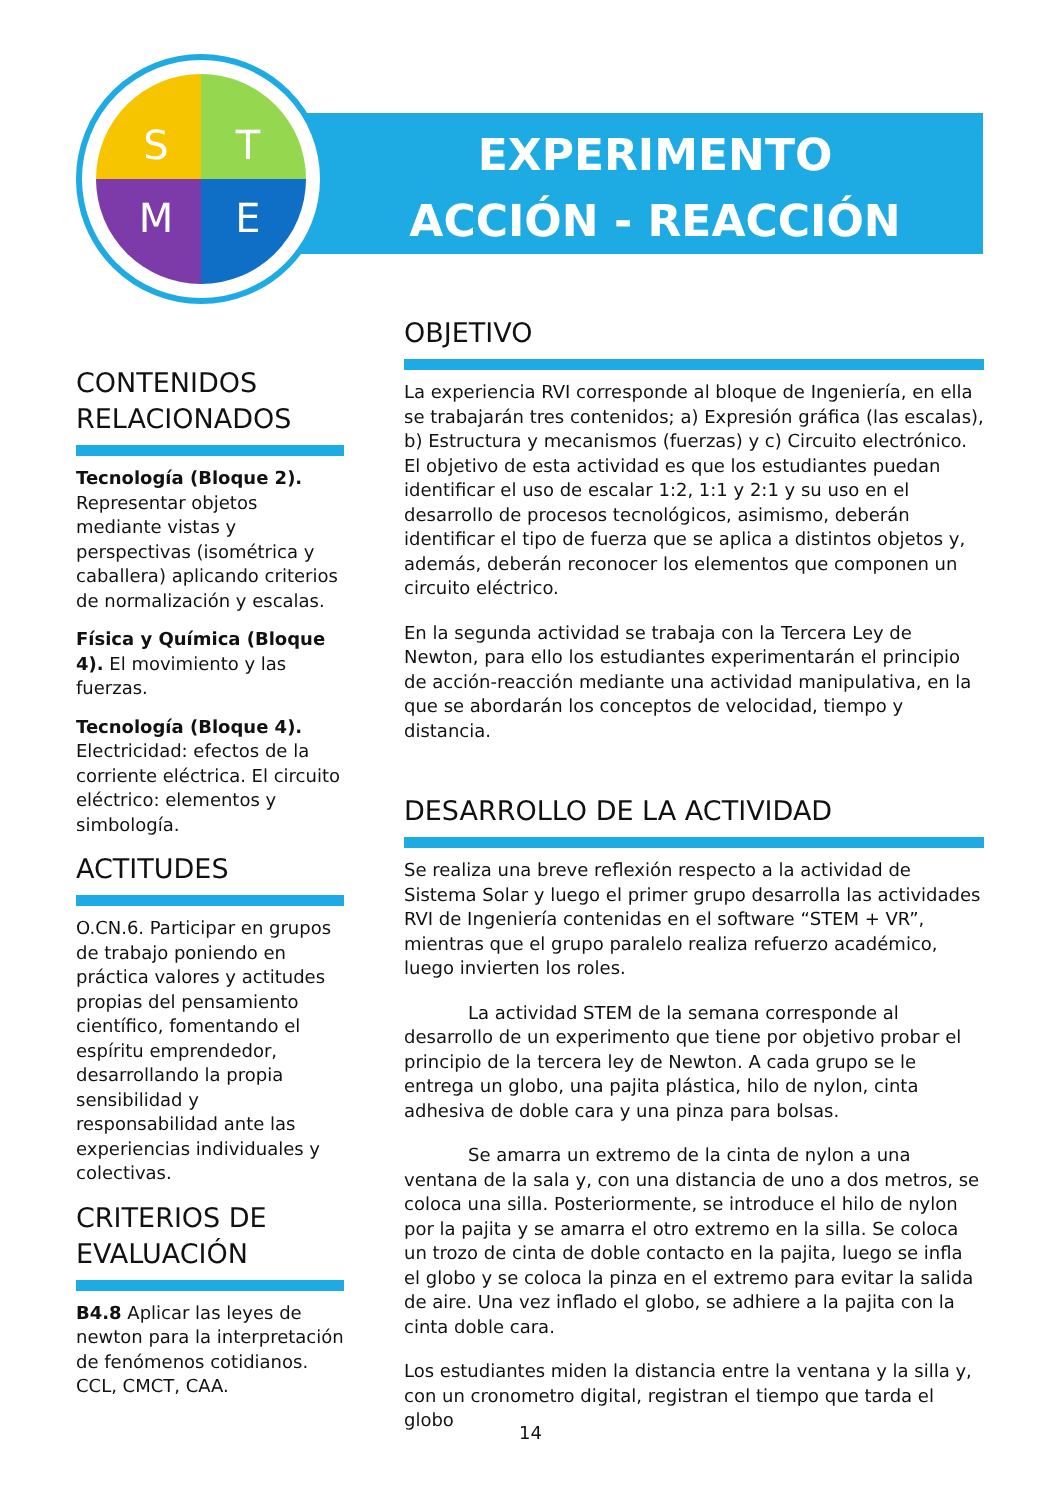S
T
M
E
EXPERIMENTO
ACCIÓN - REACCIÓN
CONTENIDOS RELACIONADOS
Tecnología (Bloque 2). Representar objetos mediante vistas y perspectivas (isométrica y caballera) aplicando criterios de normalización y escalas.
Física y Química (Bloque 4). El movimiento y las fuerzas.
Tecnología (Bloque 4). Electricidad: efectos de la corriente eléctrica. El circuito eléctrico: elementos y simbología.
ACTITUDES
O.CN.6. Participar en grupos de trabajo poniendo en práctica valores y actitudes propias del pensamiento científico, fomentando el espíritu emprendedor, desarrollando la propia sensibilidad y responsabilidad ante las experiencias individuales y colectivas.
CRITERIOS DE EVALUACIÓN
B4.8 Aplicar las leyes de newton para la interpretación de fenómenos cotidianos. CCL, CMCT, CAA.
OBJETIVO
La experiencia RVI corresponde al bloque de Ingeniería, en ella se trabajarán tres contenidos; a) Expresión gráfica (las escalas), b) Estructura y mecanismos (fuerzas) y c) Circuito electrónico. El objetivo de esta actividad es que los estudiantes puedan identificar el uso de escalar 1:2, 1:1 y 2:1 y su uso en el desarrollo de procesos tecnológicos, asimismo, deberán identificar el tipo de fuerza que se aplica a distintos objetos y, además, deberán reconocer los elementos que componen un circuito eléctrico.
En la segunda actividad se trabaja con la Tercera Ley de Newton, para ello los estudiantes experimentarán el principio de acción-reacción mediante una actividad manipulativa, en la que se abordarán los conceptos de velocidad, tiempo y distancia.
DESARROLLO DE LA ACTIVIDAD
Se realiza una breve reflexión respecto a la actividad de Sistema Solar y luego el primer grupo desarrolla las actividades RVI de Ingeniería contenidas en el software “STEM + VR”, mientras que el grupo paralelo realiza refuerzo académico, luego invierten los roles.
La actividad STEM de la semana corresponde al desarrollo de un experimento que tiene por objetivo probar el principio de la tercera ley de Newton. A cada grupo se le entrega un globo, una pajita plástica, hilo de nylon, cinta adhesiva de doble cara y una pinza para bolsas.
Se amarra un extremo de la cinta de nylon a una ventana de la sala y, con una distancia de uno a dos metros, se coloca una silla. Posteriormente, se introduce el hilo de nylon por la pajita y se amarra el otro extremo en la silla. Se coloca un trozo de cinta de doble contacto en la pajita, luego se infla el globo y se coloca la pinza en el extremo para evitar la salida de aire. Una vez inflado el globo, se adhiere a la pajita con la cinta doble cara.
Los estudiantes miden la distancia entre la ventana y la silla y, con un cronometro digital, registran el tiempo que tarda el globo
14